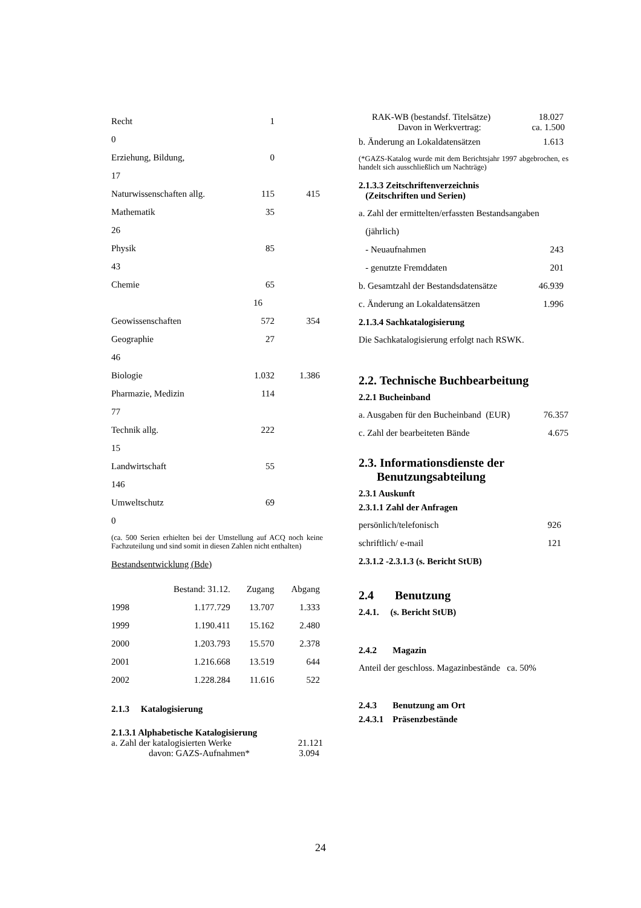Recht 1
0
Erziehung, Bildung, 0
17
Naturwissenschaften allg. 115 415
Mathematik 35
26
Physik 85
43
Chemie 65
16
Geowissenschaften 572 354
Geographie 27
46
Biologie 1.032 1.386
Pharmazie, Medizin 114
77
Technik allg. 222
15
Landwirtschaft 55
146
Umweltschutz 69
0
(ca. 500 Serien erhielten bei der Umstellung auf ACQ noch keine Fachzuteilung und sind somit in diesen Zahlen nicht enthalten)
Bestandsentwicklung (Bde)
| | Bestand: 31.12. | Zugang | Abgang |
| --- | --- | --- | --- |
| 1998 | 1.177.729 | 13.707 | 1.333 |
| 1999 | 1.190.411 | 15.162 | 2.480 |
| 2000 | 1.203.793 | 15.570 | 2.378 |
| 2001 | 1.216.668 | 13.519 | 644 |
| 2002 | 1.228.284 | 11.616 | 522 |
2.1.3 Katalogisierung
2.1.3.1 Alphabetische Katalogisierung
a. Zahl der katalogisierten Werke 21.121
davon: GAZS-Aufnahmen* 3.094
RAK-WB (bestandsf. Titelsätze) 18.027
Davon in Werkvertrag: ca. 1.500
b. Änderung an Lokaldatensätzen 1.613
(*GAZS-Katalog wurde mit dem Berichtsjahr 1997 abgebrochen, es handelt sich ausschließlich um Nachträge)
2.1.3.3 Zeitschriftenverzeichnis
(Zeitschriften und Serien)
a. Zahl der ermittelten/erfassten Bestandsangaben
(jährlich)
- Neuaufnahmen 243
- genutzte Fremddaten 201
b. Gesamtzahl der Bestandsdatensätze 46.939
c. Änderung an Lokaldatensätzen 1.996
2.1.3.4 Sachkatalogisierung
Die Sachkatalogisierung erfolgt nach RSWK.
2.2. Technische Buchbearbeitung
2.2.1 Bucheinband
a. Ausgaben für den Bucheinband (EUR) 76.357
c. Zahl der bearbeiteten Bände 4.675
2.3. Informationsdienste der
Benutzungsabteilung
2.3.1 Auskunft
2.3.1.1 Zahl der Anfragen
persönlich/telefonisch 926
schriftlich/ e-mail 121
2.3.1.2 -2.3.1.3 (s. Bericht StUB)
2.4 Benutzung
2.4.1. (s. Bericht StUB)
2.4.2 Magazin
Anteil der geschloss. Magazinbestände ca. 50%
2.4.3 Benutzung am Ort
2.4.3.1 Präsenzbestände
24